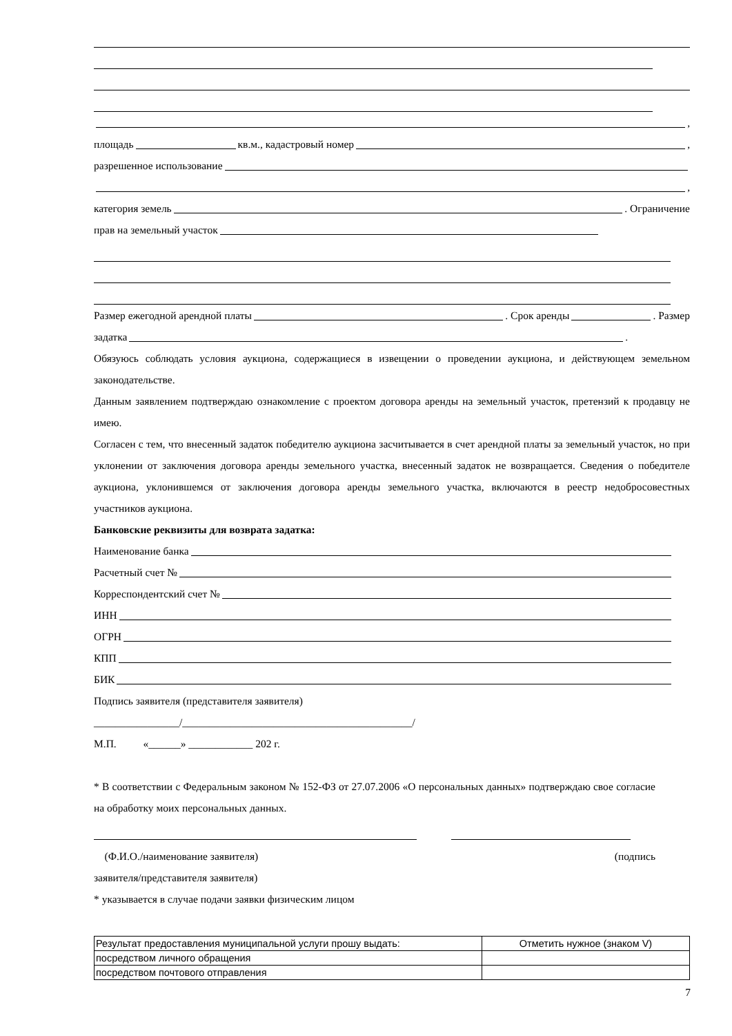,
площадь кв.м., кадастровый номер ,
разрешенное использование
,
категория земель . Ограничение
прав на земельный участок
Размер ежегодной арендной платы . Срок аренды . Размер
задатка .
Обязуюсь соблюдать условия аукциона, содержащиеся в извещении о проведении аукциона, и действующем земельном законодательстве.
Данным заявлением подтверждаю ознакомление с проектом договора аренды на земельный участок, претензий к продавцу не имею.
Согласен с тем, что внесенный задаток победителю аукциона засчитывается в счет арендной платы за земельный участок, но при уклонении от заключения договора аренды земельного участка, внесенный задаток не возвращается. Сведения о победителе аукциона, уклонившемся от заключения договора аренды земельного участка, включаются в реестр недобросовестных участников аукциона.
Банковские реквизиты для возврата задатка:
Наименование банка
Расчетный счет №
Корреспондентский счет №
ИНН
ОГРН
КПП
БИК
Подпись заявителя (представителя заявителя)
________________/___________________________________________/
М.П. «______» ____________ 202 г.
* В соответствии с Федеральным законом № 152-ФЗ от 27.07.2006 «О персональных данных» подтверждаю свое согласие на обработку моих персональных данных.
(Ф.И.О./наименование заявителя) (подпись
заявителя/представителя заявителя)
* указывается в случае подачи заявки физическим лицом
| Результат предоставления муниципальной услуги прошу выдать: | Отметить нужное (знаком V) |
| посредством личного обращения | |
| посредством почтового отправления | |
7